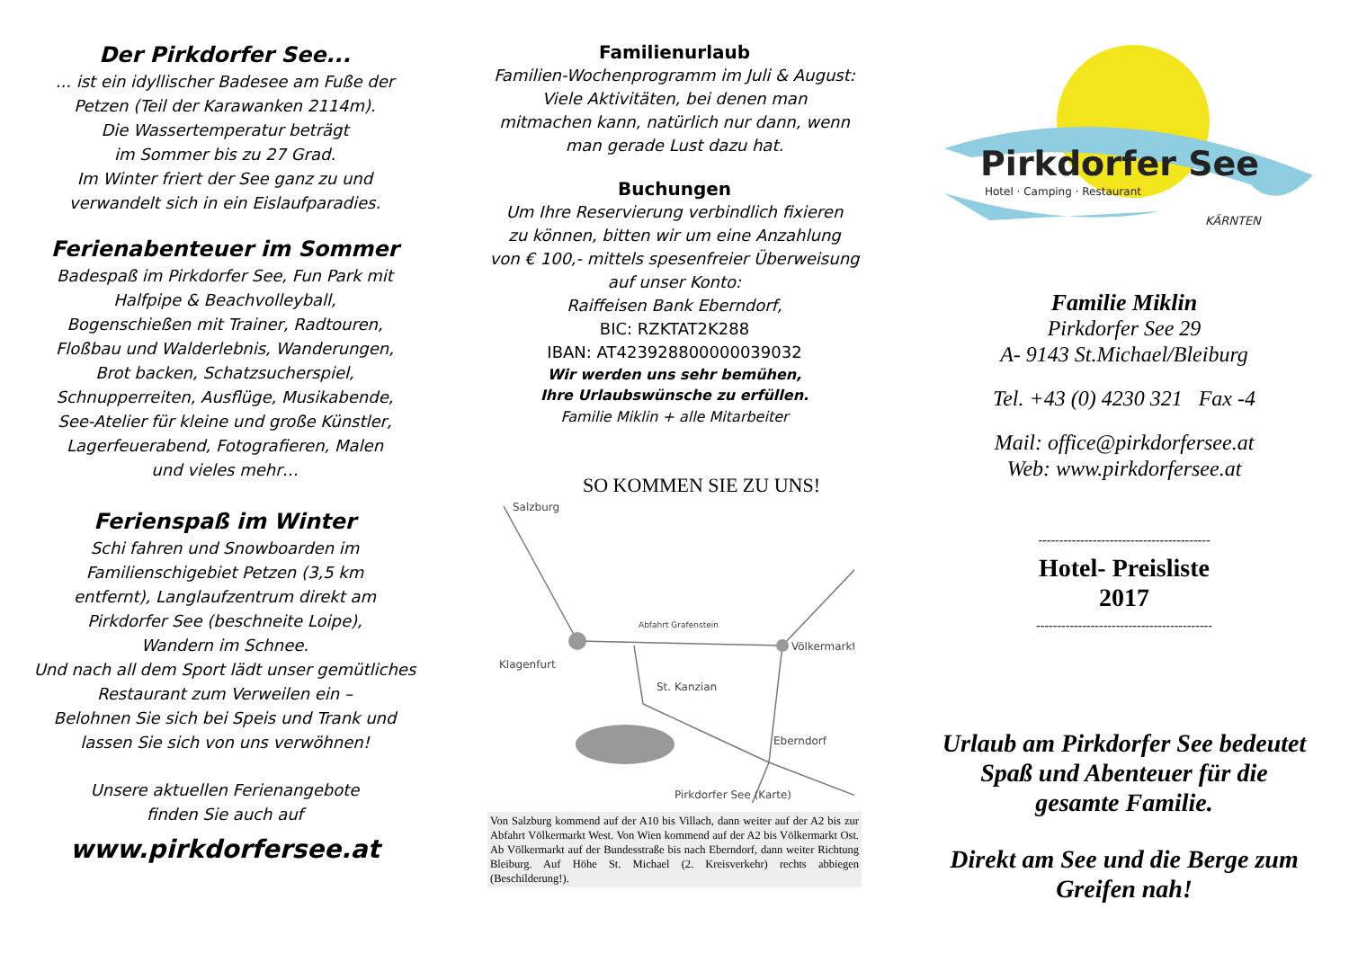Der Pirkdorfer See...
... ist ein idyllischer Badesee am Fuße der
Petzen (Teil der Karawanken 2114m).
Die Wassertemperatur beträgt
im Sommer bis zu 27 Grad.
Im Winter friert der See ganz zu und
verwandelt sich in ein Eislaufparadies.
Ferienabenteuer im Sommer
Badespaß im Pirkdorfer See, Fun Park mit
Halfpipe & Beachvolleyball,
Bogenschießen mit Trainer, Radtouren,
Floßbau und Walderlebnis, Wanderungen,
Brot backen, Schatzsucherspiel,
Schnupperreiten, Ausflüge, Musikabende,
See-Atelier für kleine und große Künstler,
Lagerfeuerabend, Fotografieren, Malen
und vieles mehr…
Ferienspaß im Winter
Schi fahren und Snowboarden im
Familienschigebiet Petzen (3,5 km
entfernt), Langlaufzentrum direkt am
Pirkdorfer See (beschneite Loipe),
Wandern im Schnee.
Und nach all dem Sport lädt unser gemütliches
Restaurant zum Verweilen ein –
Belohnen Sie sich bei Speis und Trank und
lassen Sie sich von uns verwöhnen!
Unsere aktuellen Ferienangebote
finden Sie auch auf
www.pirkdorfersee.at
Familienurlaub
Familien-Wochenprogramm im Juli & August:
Viele Aktivitäten, bei denen man
mitmachen kann, natürlich nur dann, wenn
man gerade Lust dazu hat.
Buchungen
Um Ihre Reservierung verbindlich fixieren
zu können, bitten wir um eine Anzahlung
von € 100,- mittels spesenfreier Überweisung
auf unser Konto:
Raiffeisen Bank Eberndorf,
BIC: RZKTAT2K288
IBAN: AT423928800000039032
Wir werden uns sehr bemühen,
Ihre Urlaubswünsche zu erfüllen.
Familie Miklin + alle Mitarbeiter
SO KOMMEN SIE ZU UNS!
Salzburg
Abfahrt Grafenstein
Klagenfurt
Völkermarkt
St. Kanzian
Eberndorf
Pirkdorfer See (Karte)
Von Salzburg kommend auf der A10 bis Villach, dann weiter auf der A2 bis zur Abfahrt Völkermarkt West. Von Wien kommend auf der A2 bis Völkermarkt Ost. Ab Völkermarkt auf der Bundesstraße bis nach Eberndorf, dann weiter Richtung Bleiburg. Auf Höhe St. Michael (2. Kreisverkehr) rechts abbiegen (Beschilderung!).
Pirkdorfer See
Hotel · Camping · Restaurant
KÄRNTEN
Familie Miklin
Pirkdorfer See 29
A- 9143 St.Michael/Bleiburg
Tel. +43 (0) 4230 321 Fax -4
Mail: office@pirkdorfersee.at
Web: www.pirkdorfersee.at
-----------------------------------------
Hotel- Preisliste
2017
------------------------------------------
Urlaub am Pirkdorfer See bedeutet
Spaß und Abenteuer für die
gesamte Familie.
Direkt am See und die Berge zum
Greifen nah!